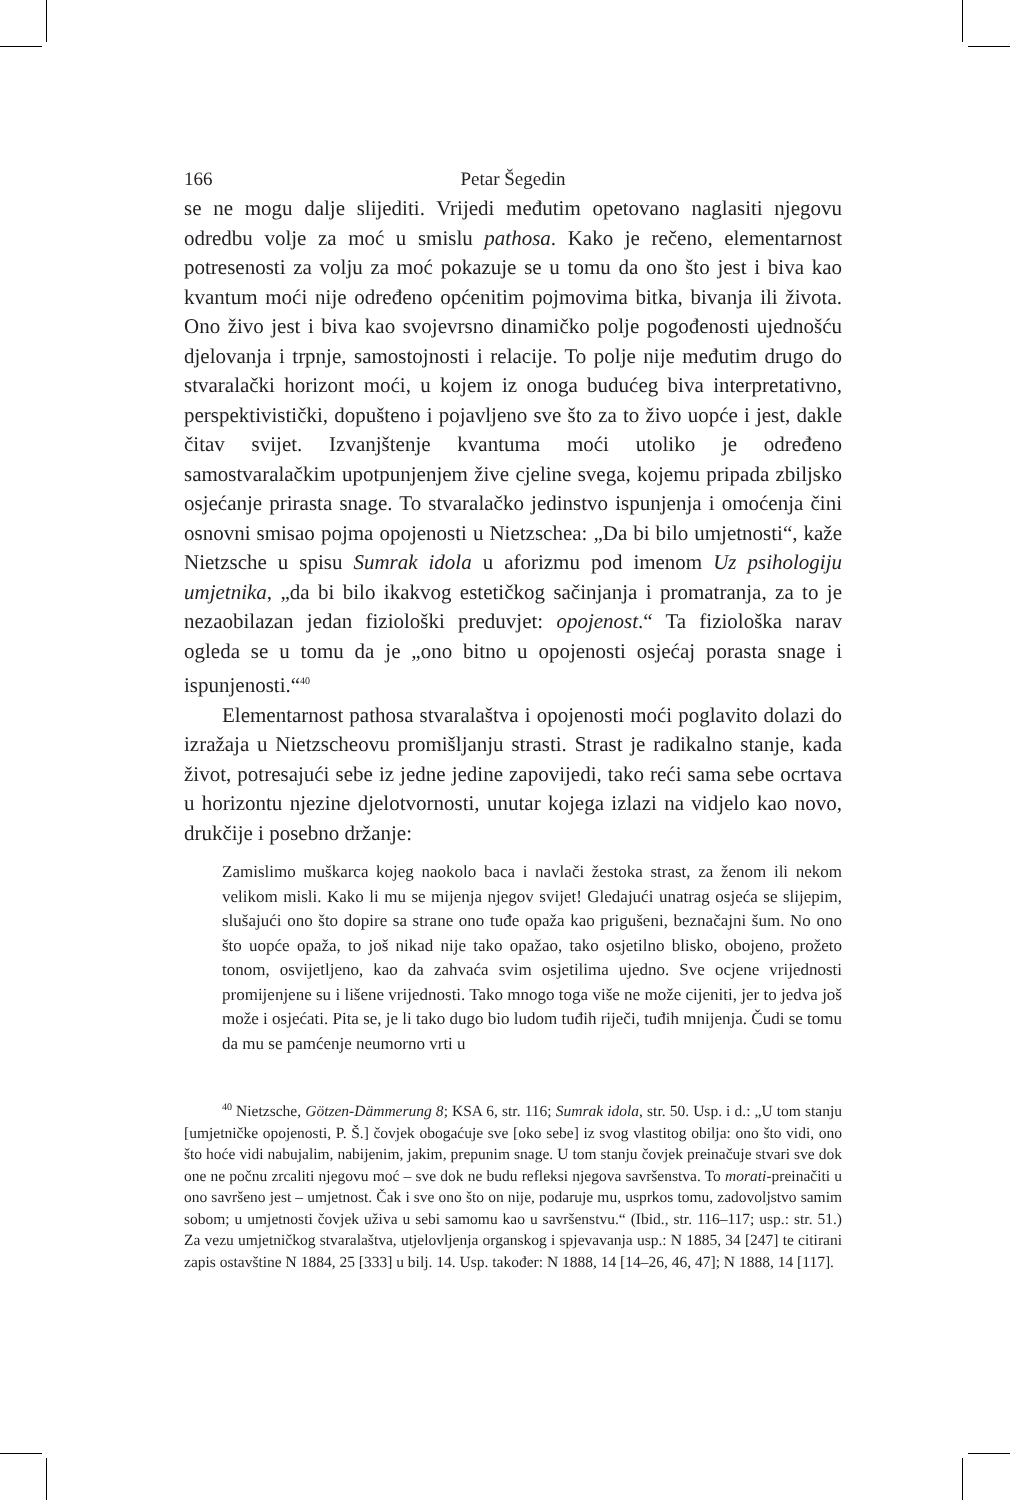166 Petar Šegedin
se ne mogu dalje slijediti. Vrijedi međutim opetovano naglasiti njegovu odredbu volje za moć u smislu pathosa. Kako je rečeno, elementarnost potresenosti za volju za moć pokazuje se u tomu da ono što jest i biva kao kvantum moći nije određeno općenitim pojmovima bitka, bivanja ili života. Ono živo jest i biva kao svojevrsno dinamičko polje pogođenosti ujednošću djelovanja i trpnje, samostojnosti i relacije. To polje nije međutim drugo do stvaralački horizont moći, u kojem iz onoga budućeg biva interpretativno, perspektivistički, dopušteno i pojavljeno sve što za to živo uopće i jest, dakle čitav svijet. Izvanjštenje kvantuma moći utoliko je određeno samostvaralačkim upotpunjenjem žive cjeline svega, kojemu pripada zbiljsko osjećanje prirasta snage. To stvaralačko jedinstvo ispunjenja i omoćenja čini osnovni smisao pojma opojenosti u Nietzschea: „Da bi bilo umjetnosti“, kaže Nietzsche u spisu Sumrak idola u aforizmu pod imenom Uz psihologiju umjetnika, „da bi bilo ikakvog estetičkog sačinjanja i promatranja, za to je nezaobilazan jedan fiziološki preduvjet: opojenost.“ Ta fiziološka narav ogleda se u tomu da je „ono bitno u opojenosti osjećaj porasta snage i ispunjenosti.“<sup>40</sup>
Elementarnost pathosa stvaralaštva i opojenosti moći poglavito dolazi do izražaja u Nietzscheovu promišljanju strasti. Strast je radikalno stanje, kada život, potresajući sebe iz jedne jedine zapovijedi, tako reći sama sebe ocrtava u horizontu njezine djelotvornosti, unutar kojega izlazi na vidjelo kao novo, drukčije i posebno držanje:
Zamislimo muškarca kojeg naokolo baca i navlači žestoka strast, za ženom ili nekom velikom misli. Kako li mu se mijenja njegov svijet! Gledajući unatrag osjeća se slijepim, slušajući ono što dopire sa strane ono tuđe opaža kao prigušeni, beznačajni šum. No ono što uopće opaža, to još nikad nije tako opažao, tako osjetilno blisko, obojeno, prožeto tonom, osvijetljeno, kao da zahvaća svim osjetilima ujedno. Sve ocjene vrijednosti promijenjene su i lišene vrijednosti. Tako mnogo toga više ne može cijeniti, jer to jedva još može i osjećati. Pita se, je li tako dugo bio ludom tuđih riječi, tuđih mnijenja. Čudi se tomu da mu se pamćenje neumorno vrti u
<sup>40</sup> Nietzsche, Götzen-Dämmerung 8; KSA 6, str. 116; Sumrak idola, str. 50. Usp. i d.: „U tom stanju [umjetničke opojenosti, P. Š.] čovjek obogaćuje sve [oko sebe] iz svog vlastitog obilja: ono što vidi, ono što hoće vidi nabujalim, nabijenim, jakim, prepunim snage. U tom stanju čovjek preinačuje stvari sve dok one ne počnu zrcaliti njegovu moć – sve dok ne budu refleksi njegova savršenstva. To morati-preinačiti u ono savršeno jest – umjetnost. Čak i sve ono što on nije, podaruje mu, usprkos tomu, zadovoljstvo samim sobom; u umjetnosti čovjek uživa u sebi samomu kao u savršenstvu.“ (Ibid., str. 116–117; usp.: str. 51.) Za vezu umjetničkog stvaralaštva, utjelovljenja organskog i spjevavanja usp.: N 1885, 34 [247] te citirani zapis ostavštine N 1884, 25 [333] u bilj. 14. Usp. također: N 1888, 14 [14–26, 46, 47]; N 1888, 14 [117].